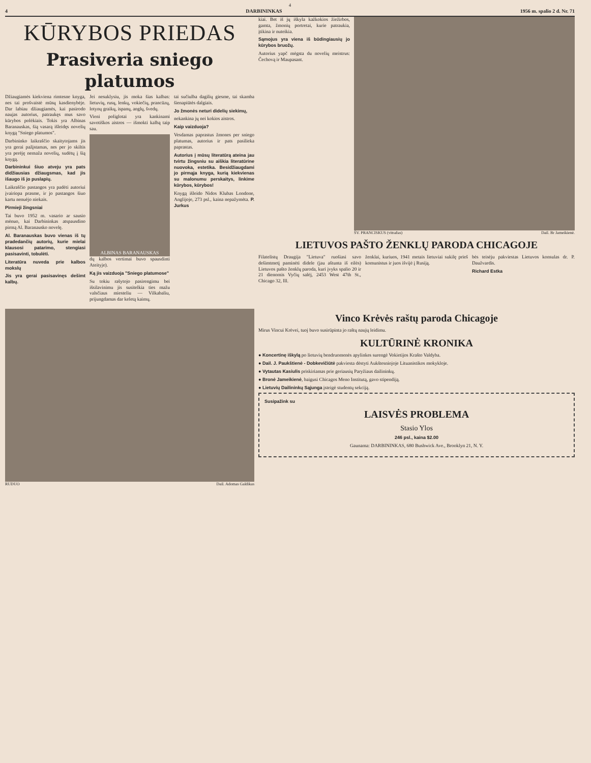4
4 DARBININKAS 1956 m. spalio 2 d. Nr. 71
KŪRYBOS PRIEDAS
Prasiveria sniego platumos
Džiaugiamės kiekviena rimtesne knyga, nes tai prošvaistė mūsų kasdienybėje. Dar labiau džiaugiamės, kai pasirodo naujas autorius, patraukęs mus savo kūrybos polėkiais. Tokis yra Albinas Baranauskas, šią vasarą išleidęs novelių knygą "Sniego platumos".
Darbininko laikraščio skaitytojams jis yra gerai pažįstamas, nes per jo skiltis yra perėję nemaža novelių, sudėtų į šią knygą.
Darbininkui šiuo atveju yra pats didžiausias džiaugsmas, kad jis išaugo iš jo puslapių.
Laikraščio pastangos yra padėti autoriui įvairiopa prasme, ir jo pastangos šiuo kartu nenuėjo niekais.
Pirmieji žingsniai
Tai buvo 1952 m. vasario ar sausio mėnuo, kai Darbininkas atspausdino pirmą Al. Baranausko novelę.
Al. Baranauskas buvo vienas iš tų pradedančių autorių, kurie mielai klausosi patarimo, stengiasi pasisavinti, tobulėti.
Literatūra nuveda prie kalbos mokslų
Jis yra gerai pasisavinęs dešimt kalbų.
Jei nesuklysiu, jis moka šias kalbas: lietuvių, rusų, lenkų, vokiečių, prancūzų, lotynų graikų, ispanų, anglų, švedų.
Vieni poliglotai yra kankinami savotiškos aistros — išmokti kalbą taip sau.
ALBINAS BARANAUSKAS
dų kalbos vertimai buvo spausdinti Ateityje).
Ką jis vaizduoja "Sniego platumose"
Su tokiu rašytojo pasirengimu bei išsilavinimu jis susitelkia ties mažu valsčiaus miesteliu — Vilkabaliu, prijungdamas dar keletą kaimų.
tai sučiulba dagilių giesme, tai skamba šienapiūtės dalgiais.
Jo žmonės neturi didelių siekimų,
nekankina jų nei kokios aistros.
Kaip vaizduoja?
Vesdamas paprastus žmones per sniego platumas, autorius ir pats pasilieka paprastas.
Autorius į mūsų literatūrą ateina jau tvirtu žingsniu su aiškia literatūrine nuovoka, estetika. Besidžiaugdami jo pirmąja knyga, kurią kiekvienas su malonumu perskaitys, linkime kūrybos, kūrybos!
Knygą išleido Nidos Klubas Londone, Anglijoje, 273 psl., kaina nepažymėta. P. Jurkus
kiai. Bet iš jų iškyla kažkokios žiežirbos, gamta, žmonių portretai, kurie patraukia, įtikina ir nuteikia.
Sąmojus yra viena iš būdingiausių jo kūrybos bruožų.
Autorius yapč mėgsta du novelių meistrus: Čechovą ir Maupasant.
ŠV. PRANCISKUS (vitražas) Dail. Br Jameikienė.
LIETUVOS PAŠTO ŽENKLŲ PARODA CHICAGOJE
Filatelistų Draugija "Lietuva" ruošiasi savo dešimtmetį paminėti didele (jau aštunta iš eilės) Lietuvos pašto ženklų paroda, kuri įvyks spalio 20 ir 21 dienomis Vyčių salėj, 2453 West 47th St., Chicago 32, Ill.
ženklai, kuriuos, 1941 metais lietuviai sukilę prieš komunistus ir juos išvijė į Rusiją.
bės teisėju pakviestas Lietuvos konsulas dr. P. Daužvardis.
Richard Estka
RUDUO Dail. Adomas Galdikas
Vinco Krėvės raštų paroda Chicagoje
Mirus Vincui Krėvei, tuoj buvo susirūpinta jo raštų naujų leidimu.
KULTŪRINĖ KRONIKA
● Koncertinę iškylą po lietuvių bendruomenės apylinkes surengė Vokietijos Krašto Valdyba.
● Dail. J. Paukštienė - Dobkevičiūtė pakviesta dėstyti Aukštesniojoje Lituanistikos mokykloje.
● Vytautas Kasiulis priskiriamas prie geriausių Paryžiaus dailininkų.
● Bronė Jameikienė, baigusi Chicagos Meno Institutą, gavo stipendiją.
● Lietuvių Dailininkų Sąjunga įsteigė studentų sekciją.
Susipažink su
LAISVĖS PROBLEMA
Stasio Ylos
246 psl., kaina $2.00
Gaunama: DARBININKAS, 680 Bushwick Ave., Brooklyn 21, N. Y.